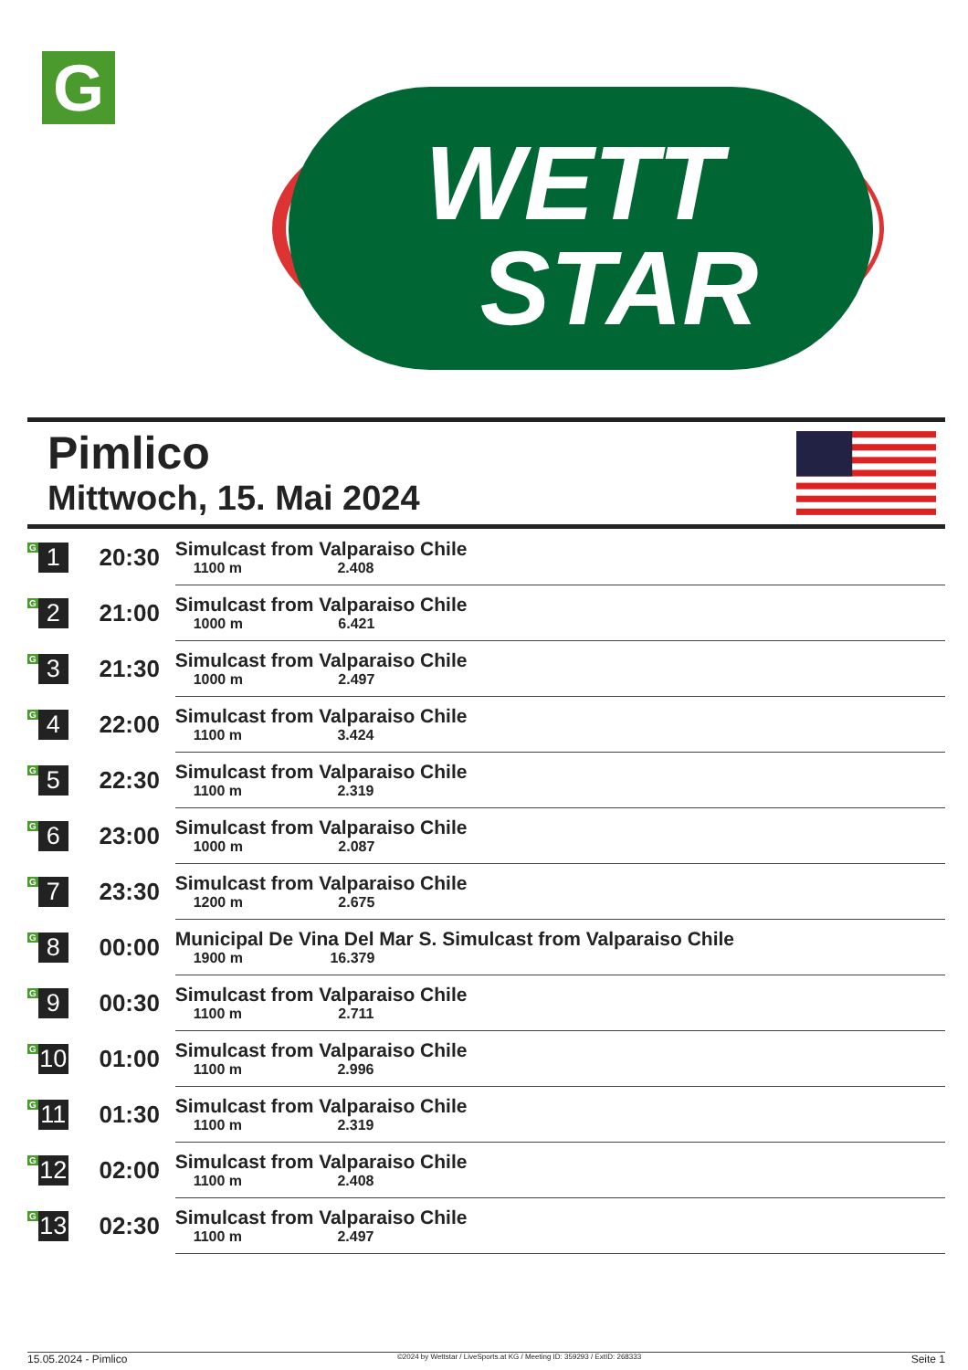G
WETT
STAR
Pimlico
Mittwoch, 15. Mai 2024
| G 1 | 20:30 | Simulcast from Valparaiso Chile 1100 m 2.408 |
| G 2 | 21:00 | Simulcast from Valparaiso Chile 1000 m 6.421 |
| G 3 | 21:30 | Simulcast from Valparaiso Chile 1000 m 2.497 |
| G 4 | 22:00 | Simulcast from Valparaiso Chile 1100 m 3.424 |
| G 5 | 22:30 | Simulcast from Valparaiso Chile 1100 m 2.319 |
| G 6 | 23:00 | Simulcast from Valparaiso Chile 1000 m 2.087 |
| G 7 | 23:30 | Simulcast from Valparaiso Chile 1200 m 2.675 |
| G 8 | 00:00 | Municipal De Vina Del Mar S. Simulcast from Valparaiso Chile 1900 m 16.379 |
| G 9 | 00:30 | Simulcast from Valparaiso Chile 1100 m 2.711 |
| G 10 | 01:00 | Simulcast from Valparaiso Chile 1100 m 2.996 |
| G 11 | 01:30 | Simulcast from Valparaiso Chile 1100 m 2.319 |
| G 12 | 02:00 | Simulcast from Valparaiso Chile 1100 m 2.408 |
| G 13 | 02:30 | Simulcast from Valparaiso Chile 1100 m 2.497 |
15.05.2024 - Pimlico ©2024 by Wettstar / LiveSports.at KG / Meeting ID: 359293 / ExtID: 268333 Seite 1